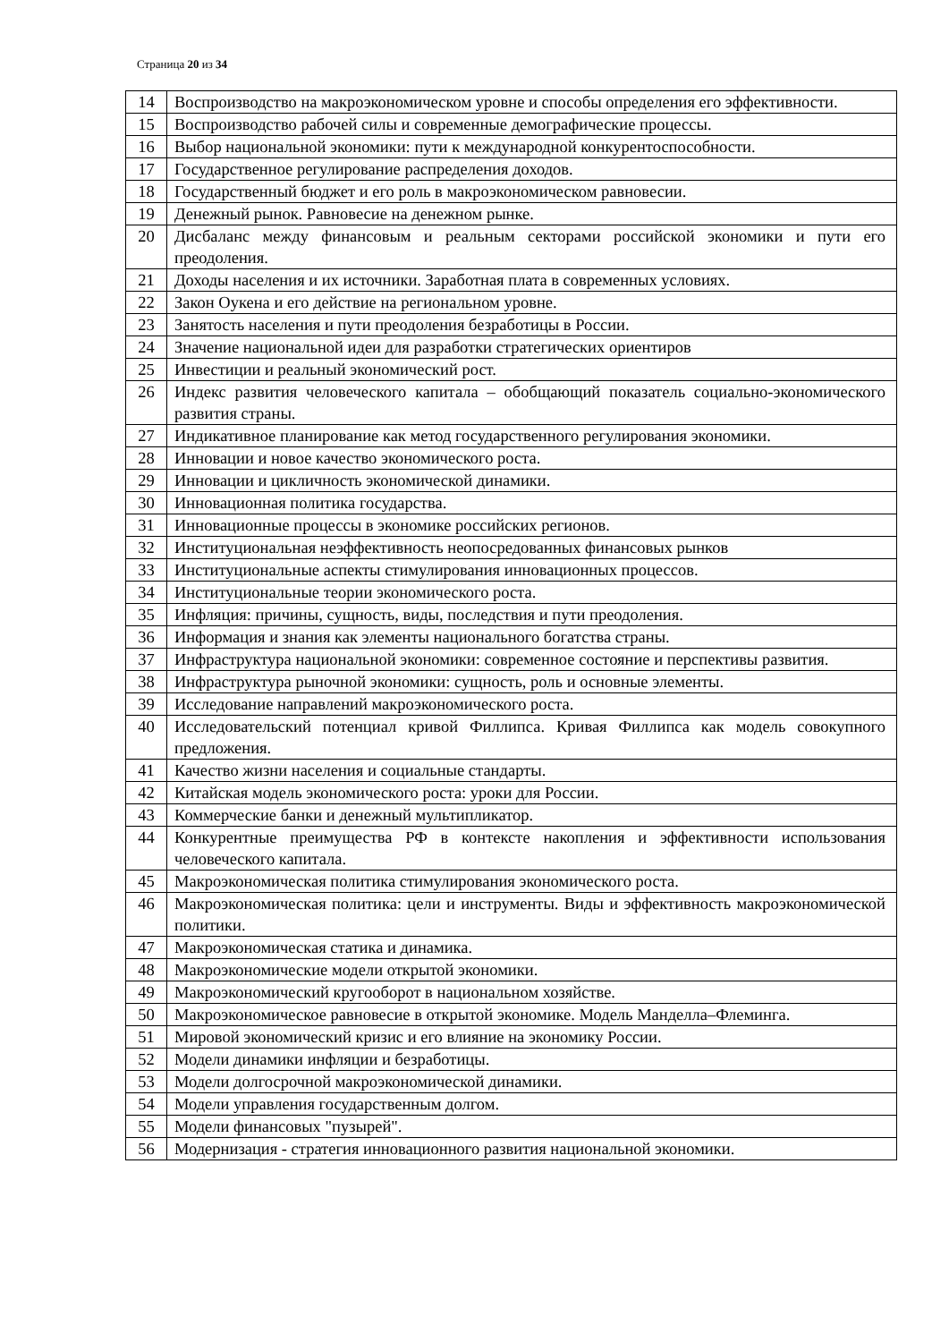Страница 20 из 34
| 14 | Воспроизводство на макроэкономическом уровне и способы определения его эффективности. |
| 15 | Воспроизводство рабочей силы и современные демографические процессы. |
| 16 | Выбор национальной экономики: пути к международной конкурентоспособности. |
| 17 | Государственное регулирование распределения доходов. |
| 18 | Государственный бюджет и его роль в макроэкономическом равновесии. |
| 19 | Денежный рынок. Равновесие на денежном рынке. |
| 20 | Дисбаланс между финансовым и реальным секторами российской экономики и пути его преодоления. |
| 21 | Доходы населения и их источники. Заработная плата в современных условиях. |
| 22 | Закон Оукена и его действие на региональном уровне. |
| 23 | Занятость населения и пути преодоления безработицы в России. |
| 24 | Значение национальной идеи для разработки стратегических ориентиров |
| 25 | Инвестиции и реальный экономический рост. |
| 26 | Индекс развития человеческого капитала – обобщающий показатель социально-экономического развития страны. |
| 27 | Индикативное планирование как метод государственного регулирования экономики. |
| 28 | Инновации и новое качество экономического роста. |
| 29 | Инновации и цикличность экономической динамики. |
| 30 | Инновационная политика государства. |
| 31 | Инновационные процессы в экономике российских регионов. |
| 32 | Институциональная неэффективность неопосредованных финансовых рынков |
| 33 | Институциональные аспекты стимулирования инновационных процессов. |
| 34 | Институциональные теории экономического роста. |
| 35 | Инфляция: причины, сущность, виды, последствия и пути преодоления. |
| 36 | Информация и знания как элементы национального богатства страны. |
| 37 | Инфраструктура национальной экономики: современное состояние и перспективы развития. |
| 38 | Инфраструктура рыночной экономики: сущность, роль и основные элементы. |
| 39 | Исследование направлений макроэкономического роста. |
| 40 | Исследовательский потенциал кривой Филлипса. Кривая Филлипса как модель совокупного предложения. |
| 41 | Качество жизни населения и социальные стандарты. |
| 42 | Китайская модель экономического роста: уроки для России. |
| 43 | Коммерческие банки и денежный мультипликатор. |
| 44 | Конкурентные преимущества РФ в контексте накопления и эффективности использования человеческого капитала. |
| 45 | Макроэкономическая политика стимулирования экономического роста. |
| 46 | Макроэкономическая политика: цели и инструменты. Виды и эффективность макроэкономической политики. |
| 47 | Макроэкономическая статика и динамика. |
| 48 | Макроэкономические модели открытой экономики. |
| 49 | Макроэкономический кругооборот в национальном хозяйстве. |
| 50 | Макроэкономическое равновесие в открытой экономике. Модель Манделла–Флеминга. |
| 51 | Мировой экономический кризис и его влияние на экономику России. |
| 52 | Модели динамики инфляции и безработицы. |
| 53 | Модели долгосрочной макроэкономической динамики. |
| 54 | Модели управления государственным долгом. |
| 55 | Модели финансовых "пузырей". |
| 56 | Модернизация - стратегия инновационного развития национальной экономики. |